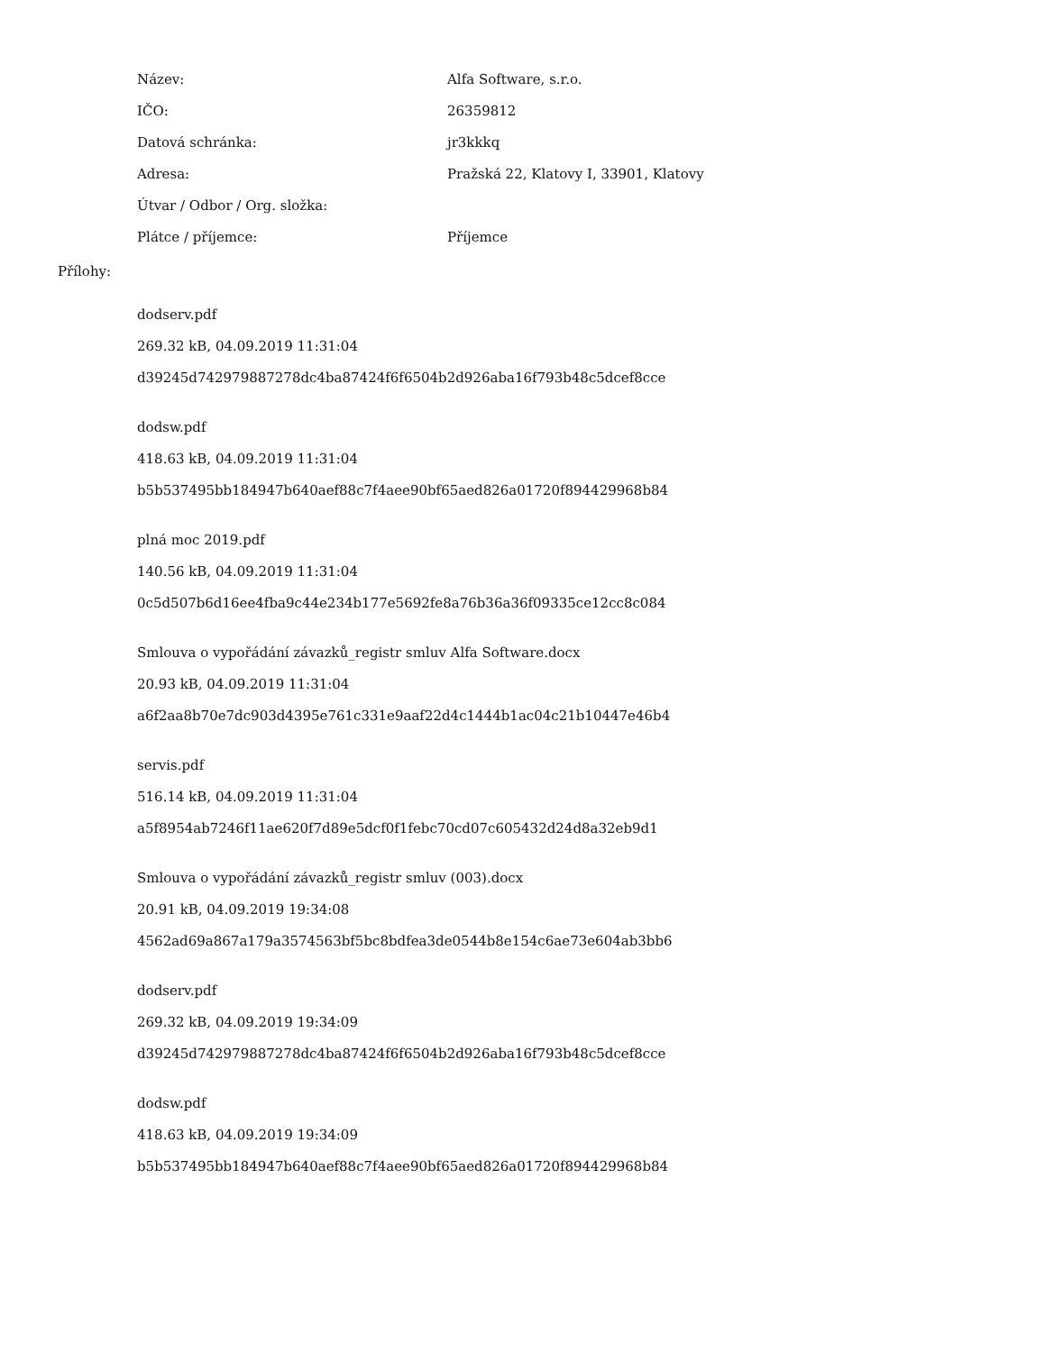| Název: | Alfa Software, s.r.o. |
| IČO: | 26359812 |
| Datová schránka: | jr3kkkq |
| Adresa: | Pražská 22, Klatovy I, 33901, Klatovy |
| Útvar / Odbor / Org. složka: | |
| Plátce / příjemce: | Příjemce |
Přílohy:
dodserv.pdf
269.32 kB, 04.09.2019 11:31:04
d39245d742979887278dc4ba87424f6f6504b2d926aba16f793b48c5dcef8cce
dodsw.pdf
418.63 kB, 04.09.2019 11:31:04
b5b537495bb184947b640aef88c7f4aee90bf65aed826a01720f894429968b84
plná moc 2019.pdf
140.56 kB, 04.09.2019 11:31:04
0c5d507b6d16ee4fba9c44e234b177e5692fe8a76b36a36f09335ce12cc8c084
Smlouva o vypořádání závazků_registr smluv Alfa Software.docx
20.93 kB, 04.09.2019 11:31:04
a6f2aa8b70e7dc903d4395e761c331e9aaf22d4c1444b1ac04c21b10447e46b4
servis.pdf
516.14 kB, 04.09.2019 11:31:04
a5f8954ab7246f11ae620f7d89e5dcf0f1febc70cd07c605432d24d8a32eb9d1
Smlouva o vypořádání závazků_registr smluv (003).docx
20.91 kB, 04.09.2019 19:34:08
4562ad69a867a179a3574563bf5bc8bdfea3de0544b8e154c6ae73e604ab3bb6
dodserv.pdf
269.32 kB, 04.09.2019 19:34:09
d39245d742979887278dc4ba87424f6f6504b2d926aba16f793b48c5dcef8cce
dodsw.pdf
418.63 kB, 04.09.2019 19:34:09
b5b537495bb184947b640aef88c7f4aee90bf65aed826a01720f894429968b84